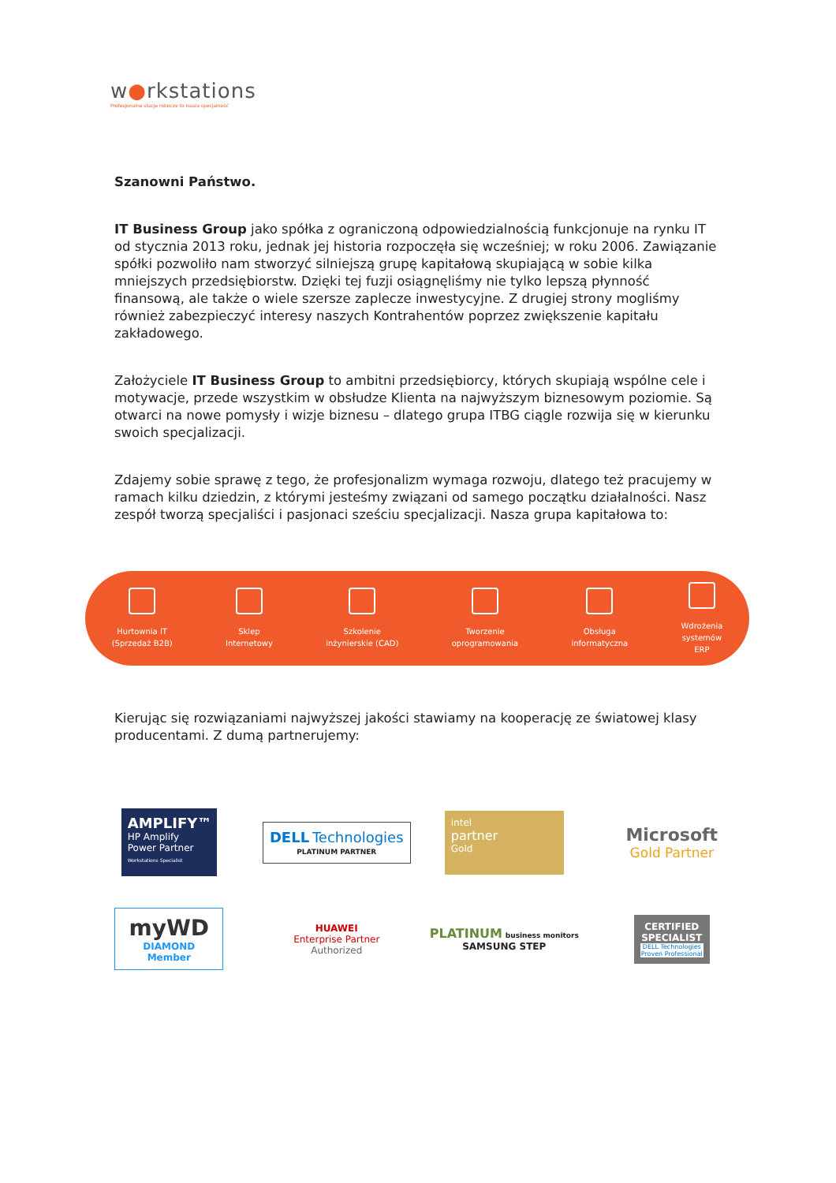w●rkstations
Profesjonalne stacje robocze to nasza specjalność
Szanowni Państwo.
IT Business Group jako spółka z ograniczoną odpowiedzialnością funkcjonuje na rynku IT od stycznia 2013 roku, jednak jej historia rozpoczęła się wcześniej; w roku 2006. Zawiązanie spółki pozwoliło nam stworzyć silniejszą grupę kapitałową skupiającą w sobie kilka mniejszych przedsiębiorstw. Dzięki tej fuzji osiągnęliśmy nie tylko lepszą płynność finansową, ale także o wiele szersze zaplecze inwestycyjne. Z drugiej strony mogliśmy również zabezpieczyć interesy naszych Kontrahentów poprzez zwiększenie kapitału zakładowego.
Założyciele IT Business Group to ambitni przedsiębiorcy, których skupiają wspólne cele i motywacje, przede wszystkim w obsłudze Klienta na najwyższym biznesowym poziomie. Są otwarci na nowe pomysły i wizje biznesu – dlatego grupa ITBG ciągle rozwija się w kierunku swoich specjalizacji.
Zdajemy sobie sprawę z tego, że profesjonalizm wymaga rozwoju, dlatego też pracujemy w ramach kilku dziedzin, z którymi jesteśmy związani od samego początku działalności. Nasz zespół tworzą specjaliści i pasjonaci sześciu specjalizacji. Nasza grupa kapitałowa to:
Hurtownia IT
(Sprzedaż B2B)
Sklep
Internetowy
Szkolenie
inżynierskie (CAD)
Tworzenie
oprogramowania
Obsługa
informatyczna
Wdrożenia
systemów
ERP
Kierując się rozwiązaniami najwyższej jakości stawiamy na kooperację ze światowej klasy producentami. Z dumą partnerujemy:
AMPLIFY™
HP Amplify Power Partner
Workstations Specialist
DELL Technologies
PLATINUM PARTNER
intel
partner
Gold
Microsoft
Gold Partner
myWD
DIAMOND Member
HUAWEI
Enterprise Partner
Authorized
PLATINUM business monitors
SAMSUNG STEP
CERTIFIED SPECIALIST
DELL Technologies
Proven Professional